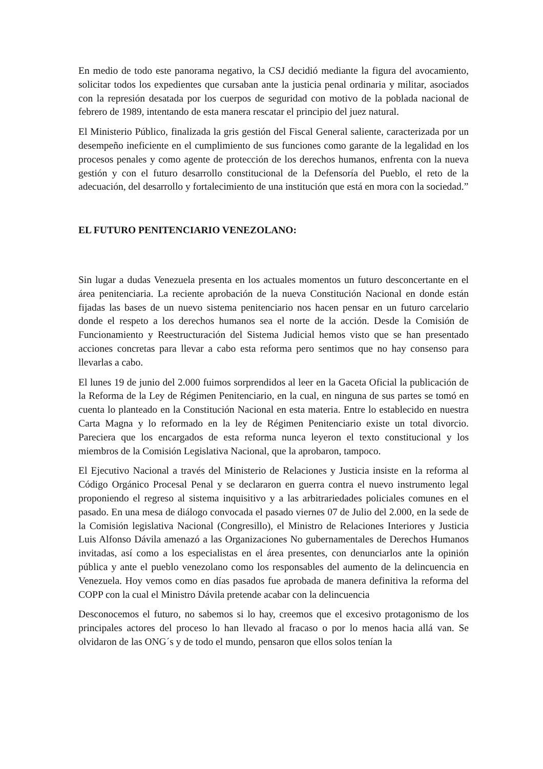En medio de todo este panorama negativo, la CSJ decidió mediante la figura del avocamiento, solicitar todos los expedientes que cursaban ante la justicia penal ordinaria y militar, asociados con la represión desatada por los cuerpos de seguridad con motivo de la poblada nacional de febrero de 1989, intentando de esta manera rescatar el principio del juez natural.
El Ministerio Público, finalizada la gris gestión del Fiscal General saliente, caracterizada por un desempeño ineficiente en el cumplimiento de sus funciones como garante de la legalidad en los procesos penales y como agente de protección de los derechos humanos, enfrenta con la nueva gestión y con el futuro desarrollo constitucional de la Defensoría del Pueblo, el reto de la adecuación, del desarrollo y fortalecimiento de una institución que está en mora con la sociedad.”
EL FUTURO PENITENCIARIO VENEZOLANO:
Sin lugar a dudas Venezuela presenta en los actuales momentos un futuro desconcertante en el área penitenciaria. La reciente aprobación de la nueva Constitución Nacional en donde están fijadas las bases de un nuevo sistema penitenciario nos hacen pensar en un futuro carcelario donde el respeto a los derechos humanos sea el norte de la acción. Desde la Comisión de Funcionamiento y Reestructuración del Sistema Judicial hemos visto que se han presentado acciones concretas para llevar a cabo esta reforma pero sentimos que no hay consenso para llevarlas a cabo.
El lunes 19 de junio del 2.000 fuimos sorprendidos al leer en la Gaceta Oficial la publicación de la Reforma de la Ley de Régimen Penitenciario, en la cual, en ninguna de sus partes se tomó en cuenta lo planteado en la Constitución Nacional en esta materia. Entre lo establecido en nuestra Carta Magna y lo reformado en la ley de Régimen Penitenciario existe un total divorcio. Pareciera que los encargados de esta reforma nunca leyeron el texto constitucional y los miembros de la Comisión Legislativa Nacional, que la aprobaron, tampoco.
El Ejecutivo Nacional a través del Ministerio de Relaciones y Justicia insiste en la reforma al Código Orgánico Procesal Penal y se declararon en guerra contra el nuevo instrumento legal proponiendo el regreso al sistema inquisitivo y a las arbitrariedades policiales comunes en el pasado. En una mesa de diálogo convocada el pasado viernes 07 de Julio del 2.000, en la sede de la Comisión legislativa Nacional (Congresillo), el Ministro de Relaciones Interiores y Justicia Luis Alfonso Dávila amenazó a las Organizaciones No gubernamentales de Derechos Humanos invitadas, así como a los especialistas en el área presentes, con denunciarlos ante la opinión pública y ante el pueblo venezolano como los responsables del aumento de la delincuencia en Venezuela. Hoy vemos como en días pasados fue aprobada de manera definitiva la reforma del COPP con la cual el Ministro Dávila pretende acabar con la delincuencia
Desconocemos el futuro, no sabemos si lo hay, creemos que el excesivo protagonismo de los principales actores del proceso lo han llevado al fracaso o por lo menos hacia allá van. Se olvidaron de las ONG´s y de todo el mundo, pensaron que ellos solos tenían la